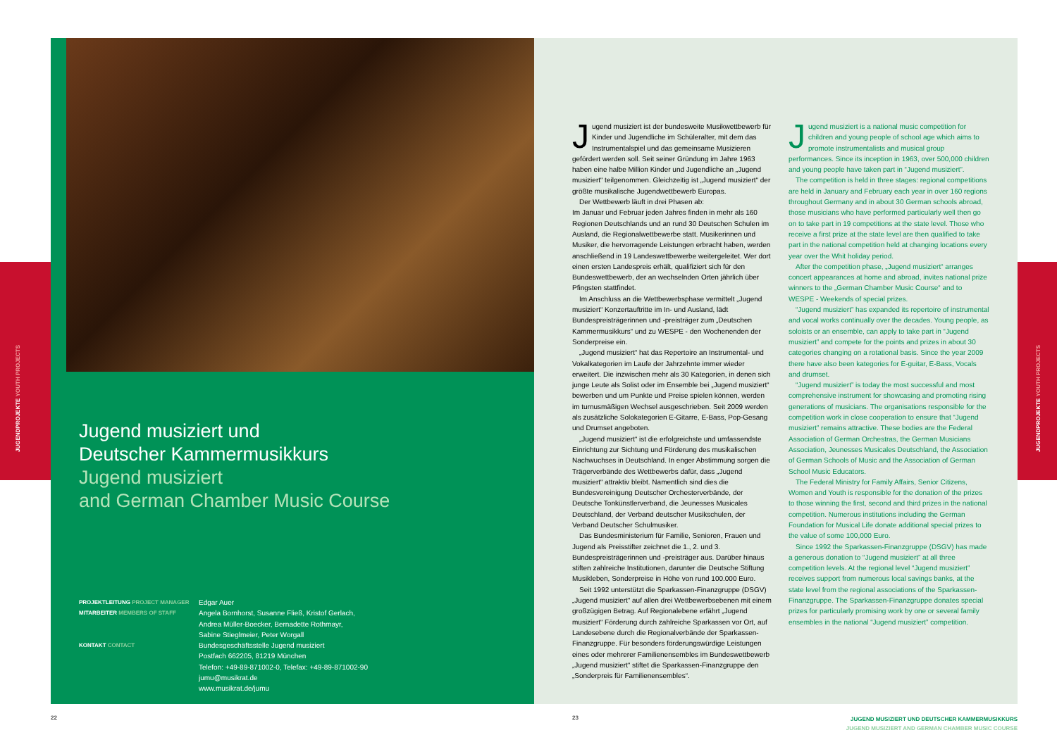JUGENDPROJEKTE YOUTH PROJECTS
JUGENDPROJEKTE YOUTH PROJECTS
Jugend musiziert und
Deutscher Kammermusikkurs
Jugend musiziert
and German Chamber Music Course
PROJEKTLEITUNG PROJECT MANAGER Edgar Auer
MITARBEITER MEMBERS OF STAFF Angela Bornhorst, Susanne Fließ, Kristof Gerlach,
Andrea Müller-Boecker, Bernadette Rothmayr,
Sabine Stieglmeier, Peter Worgall
KONTAKT CONTACT Bundesgeschäftsstelle Jugend musiziert
Postfach 662205, 81219 München
Telefon: +49-89-871002-0, Telefax: +49-89-871002-90
jumu@musikrat.de
www.musikrat.de/jumu
Jugend musiziert ist der bundesweite Musikwettbewerb für Kinder und Jugendliche im Schüleralter, mit dem das Instrumentalspiel und das gemeinsame Musizieren gefördert werden soll. Seit seiner Gründung im Jahre 1963 haben eine halbe Million Kinder und Jugendliche an „Jugend musiziert“ teilgenommen. Gleichzeitig ist „Jugend musiziert“ der größte musikalische Jugendwettbewerb Europas.
 Der Wettbewerb läuft in drei Phasen ab:
Im Januar und Februar jeden Jahres finden in mehr als 160 Regionen Deutschlands und an rund 30 Deutschen Schulen im Ausland, die Regionalwettbewerbe statt. Musikerinnen und Musiker, die hervorragende Leistungen erbracht haben, werden anschließend in 19 Landeswettbewerbe weitergeleitet. Wer dort einen ersten Landespreis erhält, qualifiziert sich für den Bundeswettbewerb, der an wechselnden Orten jährlich über Pfingsten stattfindet.
 Im Anschluss an die Wettbewerbsphase vermittelt „Jugend musiziert“ Konzertauftritte im In- und Ausland, lädt Bundespreisträgerinnen und -preisträger zum „Deutschen Kammermusikkurs“ und zu WESPE - den Wochenenden der Sonderpreise ein.
 „Jugend musiziert“ hat das Repertoire an Instrumental- und Vokalkategorien im Laufe der Jahrzehnte immer wieder erweitert. Die inzwischen mehr als 30 Kategorien, in denen sich junge Leute als Solist oder im Ensemble bei „Jugend musiziert“ bewerben und um Punkte und Preise spielen können, werden im turnusmäßigen Wechsel ausgeschrieben. Seit 2009 werden als zusätzliche Solokategorien E-Gitarre, E-Bass, Pop-Gesang und Drumset angeboten.
 „Jugend musiziert“ ist die erfolgreichste und umfassendste Einrichtung zur Sichtung und Förderung des musikalischen Nachwuchses in Deutschland. In enger Abstimmung sorgen die Trägerverbände des Wettbewerbs dafür, dass „Jugend musiziert“ attraktiv bleibt. Namentlich sind dies die Bundesvereinigung Deutscher Orchesterverbände, der Deutsche Tonkünstlerverband, die Jeunesses Musicales Deutschland, der Verband deutscher Musikschulen, der Verband Deutscher Schulmusiker.
 Das Bundesministerium für Familie, Senioren, Frauen und Jugend als Preisstifter zeichnet die 1., 2. und 3. Bundespreisträgerinnen und -preisträger aus. Darüber hinaus stiften zahlreiche Institutionen, darunter die Deutsche Stiftung Musikleben, Sonderpreise in Höhe von rund 100.000 Euro.
 Seit 1992 unterstützt die Sparkassen-Finanzgruppe (DSGV) „Jugend musiziert“ auf allen drei Wettbewerbsebenen mit einem großzügigen Betrag. Auf Regionalebene erfährt „Jugend musiziert“ Förderung durch zahlreiche Sparkassen vor Ort, auf Landesebene durch die Regionalverbände der Sparkassen-Finanzgruppe. Für besonders förderungswürdige Leistungen eines oder mehrerer Familienensembles im Bundeswettbewerb „Jugend musiziert“ stiftet die Sparkassen-Finanzgruppe den „Sonderpreis für Familienensembles“.
Jugend musiziert is a national music competition for children and young people of school age which aims to promote instrumentalists and musical group performances. Since its inception in 1963, over 500,000 children and young people have taken part in “Jugend musiziert”.
 The competition is held in three stages: regional competitions are held in January and February each year in over 160 regions throughout Germany and in about 30 German schools abroad, those musicians who have performed particularly well then go on to take part in 19 competitions at the state level. Those who receive a first prize at the state level are then qualified to take part in the national competition held at changing locations every year over the Whit holiday period.
 After the competition phase, „Jugend musiziert“ arranges concert appearances at home and abroad, invites national prize winners to the „German Chamber Music Course“ and to WESPE - Weekends of special prizes.
 “Jugend musiziert” has expanded its repertoire of instrumental and vocal works continually over the decades. Young people, as soloists or an ensemble, can apply to take part in “Jugend musiziert” and compete for the points and prizes in about 30 categories changing on a rotational basis. Since the year 2009 there have also been kategories for E-guitar, E-Bass, Vocals and drumset.
 “Jugend musiziert” is today the most successful and most comprehensive instrument for showcasing and promoting rising generations of musicians. The organisations responsible for the competition work in close cooperation to ensure that “Jugend musiziert” remains attractive. These bodies are the Federal Association of German Orchestras, the German Musicians Association, Jeunesses Musicales Deutschland, the Association of German Schools of Music and the Association of German School Music Educators.
 The Federal Ministry for Family Affairs, Senior Citizens, Women and Youth is responsible for the donation of the prizes to those winning the first, second and third prizes in the national competition. Numerous institutions including the German Foundation for Musical Life donate additional special prizes to the value of some 100,000 Euro.
 Since 1992 the Sparkassen-Finanzgruppe (DSGV) has made a generous donation to “Jugend musiziert” at all three competition levels. At the regional level “Jugend musiziert” receives support from numerous local savings banks, at the state level from the regional associations of the Sparkassen-Finanzgruppe. The Sparkassen-Finanzgruppe donates special prizes for particularly promising work by one or several family ensembles in the national “Jugend musiziert” competition.
22 23
JUGEND MUSIZIERT UND DEUTSCHER KAMMERMUSIKKURS
JUGEND MUSIZIERT AND GERMAN CHAMBER MUSIC COURSE